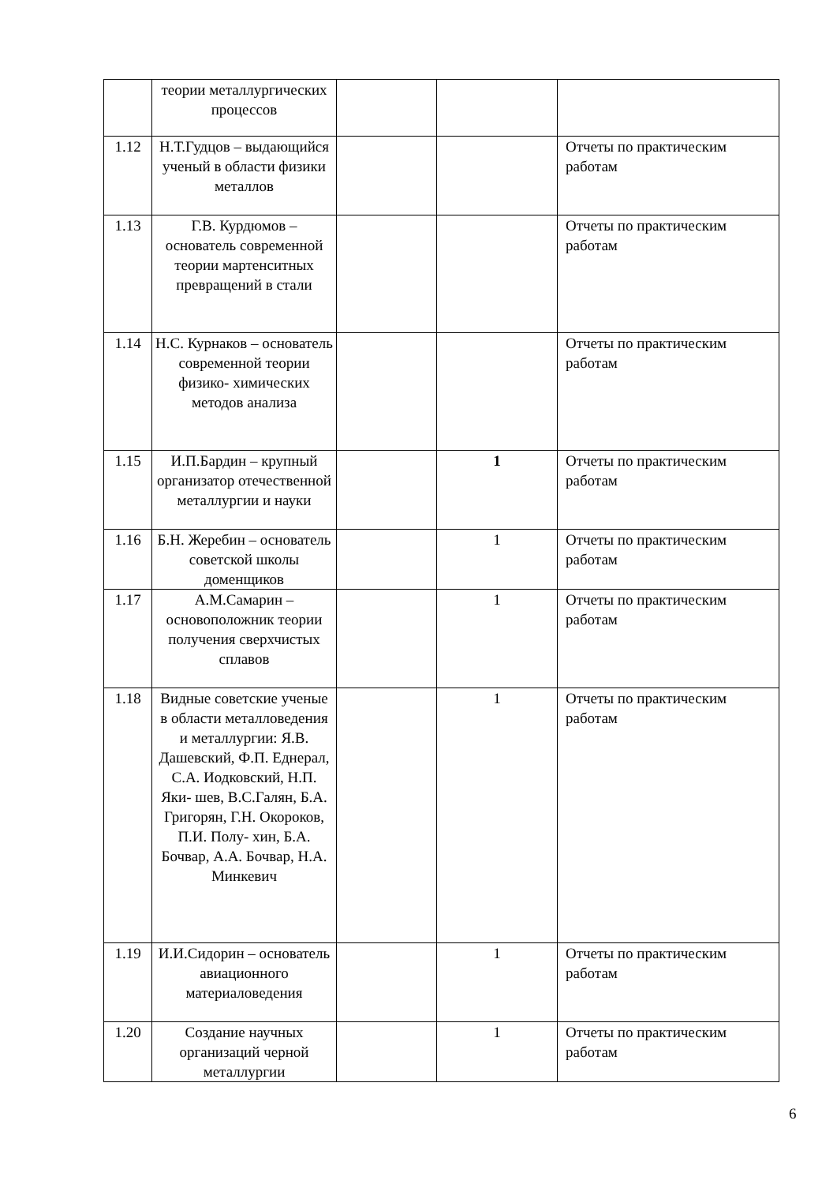| | теории металлургических процессов | | | |
| 1.12 | Н.Т.Гудцов – выдающийся ученый в области физики металлов | | | Отчеты по практическим работам |
| 1.13 | Г.В. Курдюмов – основатель современной теории мартенситных превращений в стали | | | Отчеты по практическим работам |
| 1.14 | Н.С. Курнаков – основатель современной теории физико- химических методов анализа | | | Отчеты по практическим работам |
| 1.15 | И.П.Бардин – крупный организатор отечественной металлургии и науки | | 1 | Отчеты по практическим работам |
| 1.16 | Б.Н. Жеребин – основатель советской школы доменщиков | | 1 | Отчеты по практическим работам |
| 1.17 | А.М.Самарин – основоположник теории получения сверхчистых сплавов | | 1 | Отчеты по практическим работам |
| 1.18 | Видные советские ученые в области металловедения и металлургии: Я.В. Дашевский, Ф.П. Еднерал, С.А. Иодковский, Н.П. Яки- шев, В.С.Галян, Б.А. Григорян, Г.Н. Окороков, П.И. Полу- хин, Б.А. Бочвар, А.А. Бочвар, Н.А. Минкевич | | 1 | Отчеты по практическим работам |
| 1.19 | И.И.Сидорин – основатель авиационного материаловедения | | 1 | Отчеты по практическим работам |
| 1.20 | Создание научных организаций черной металлургии | | 1 | Отчеты по практическим работам |
6